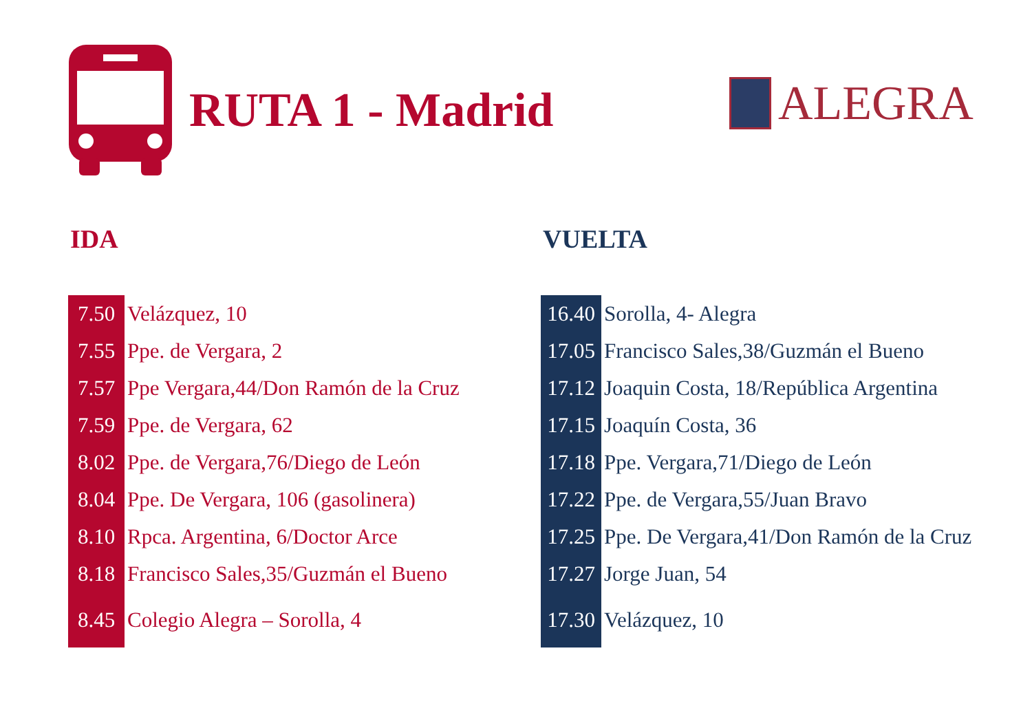RUTA 1 - Madrid
ALEGRA
IDA
| 7.50 | Velázquez, 10 |
| 7.55 | Ppe. de Vergara, 2 |
| 7.57 | Ppe Vergara,44/Don Ramón de la Cruz |
| 7.59 | Ppe. de Vergara, 62 |
| 8.02 | Ppe. de Vergara,76/Diego de León |
| 8.04 | Ppe. De Vergara, 106 (gasolinera) |
| 8.10 | Rpca. Argentina, 6/Doctor Arce |
| 8.18 | Francisco Sales,35/Guzmán el Bueno |
| 8.45 | Colegio Alegra – Sorolla, 4 |
VUELTA
| 16.40 | Sorolla, 4- Alegra |
| 17.05 | Francisco Sales,38/Guzmán el Bueno |
| 17.12 | Joaquin Costa, 18/República Argentina |
| 17.15 | Joaquín Costa, 36 |
| 17.18 | Ppe. Vergara,71/Diego de León |
| 17.22 | Ppe. de Vergara,55/Juan Bravo |
| 17.25 | Ppe. De Vergara,41/Don Ramón de la Cruz |
| 17.27 | Jorge Juan, 54 |
| 17.30 | Velázquez, 10 |